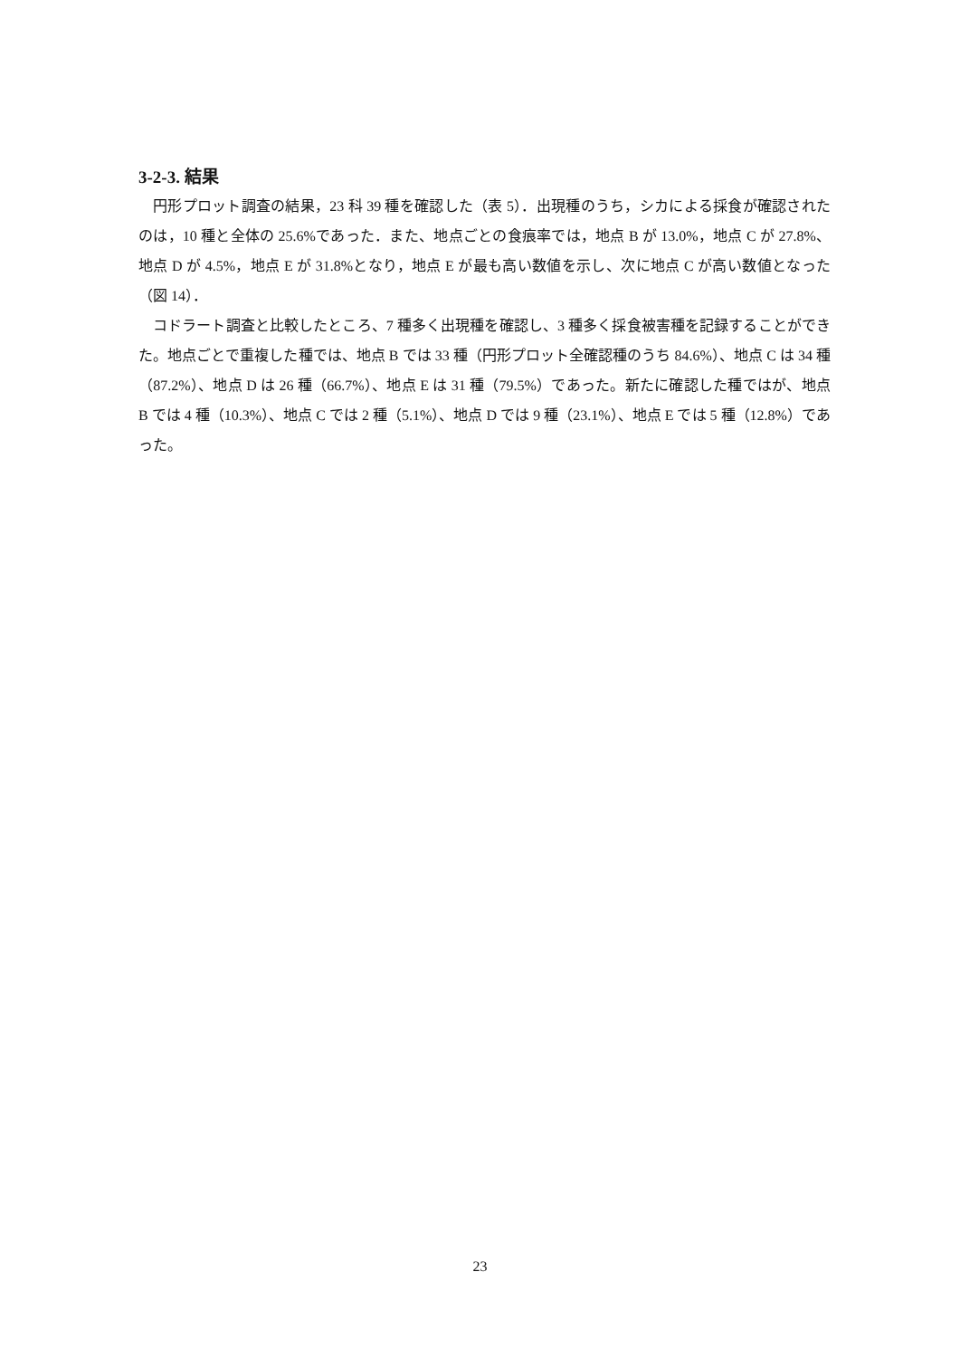3-2-3. 結果
円形プロット調査の結果，23 科 39 種を確認した（表 5）．出現種のうち，シカによる採食が確認されたのは，10 種と全体の 25.6%であった．また、地点ごとの食痕率では，地点 B が 13.0%，地点 C が 27.8%、地点 D が 4.5%，地点 E が 31.8%となり，地点 E が最も高い数値を示し、次に地点 C が高い数値となった（図 14）．
コドラート調査と比較したところ、7 種多く出現種を確認し、3 種多く採食被害種を記録することができた。地点ごとで重複した種では、地点 B では 33 種（円形プロット全確認種のうち 84.6%）、地点 C は 34 種（87.2%）、地点 D は 26 種（66.7%）、地点 E は 31 種（79.5%）であった。新たに確認した種ではが、地点 B では 4 種（10.3%）、地点 C では 2 種（5.1%）、地点 D では 9 種（23.1%）、地点 E では 5 種（12.8%）であった。
23